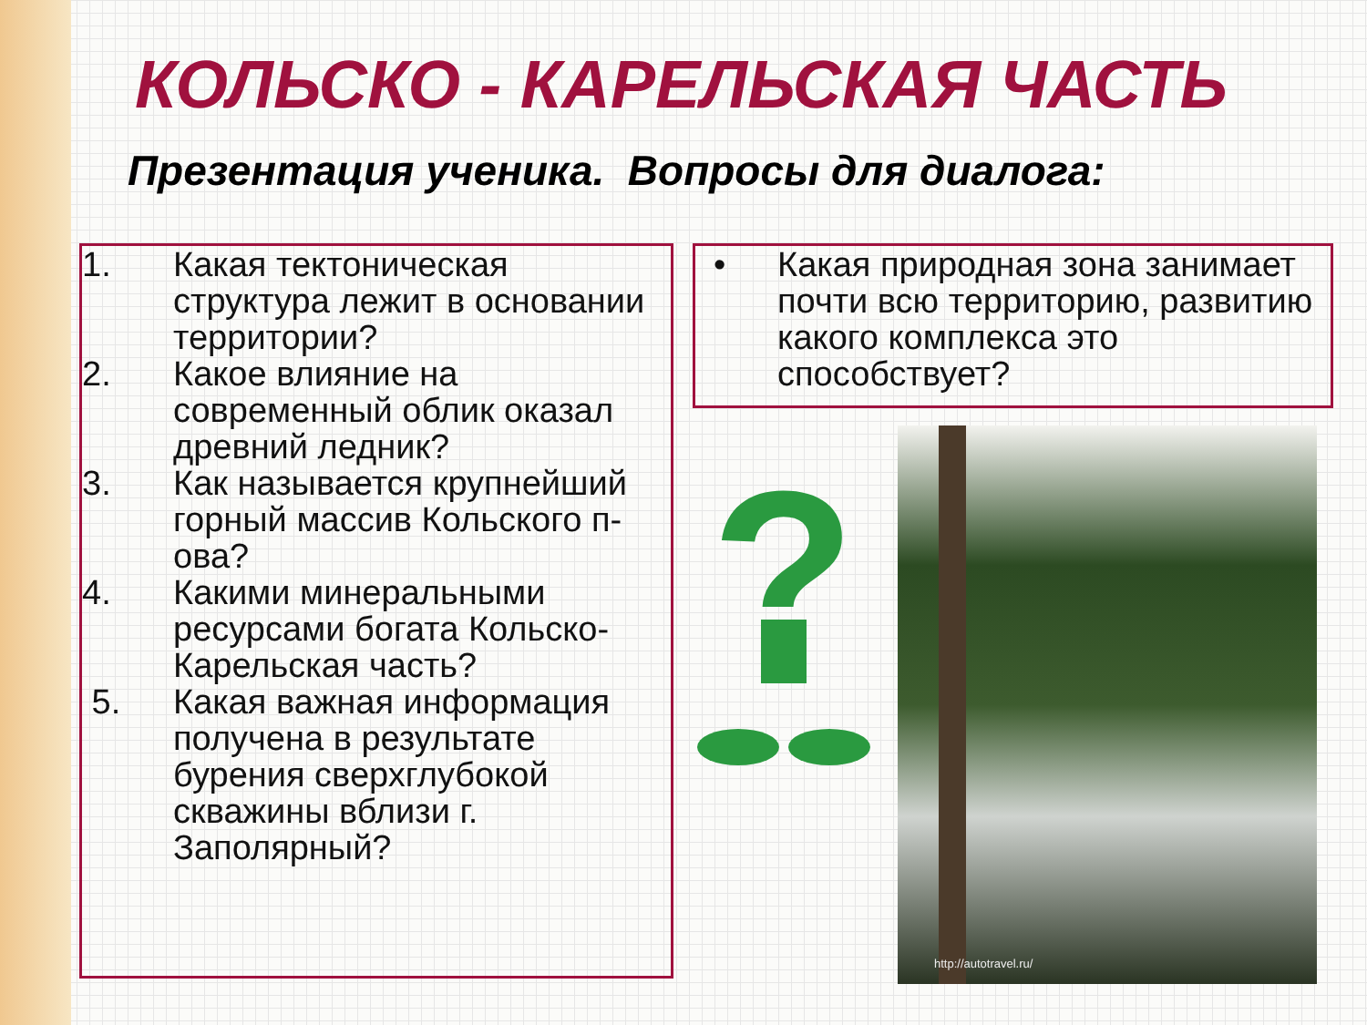КОЛЬСКО - КАРЕЛЬСКАЯ ЧАСТЬ
Презентация ученика. Вопросы для диалога:
1. Какая тектоническая структура лежит в основании территории?
2. Какое влияние на современный облик оказал древний ледник?
3. Как называется крупнейший горный массив Кольского п-ова?
4. Какими минеральными ресурсами богата Кольско-Карельская часть?
5. Какая важная информация получена в результате бурения сверхглубокой скважины вблизи г. Заполярный?
• Какая природная зона занимает почти всю территорию, развитию какого комплекса это способствует?
?
http://autotravel.ru/